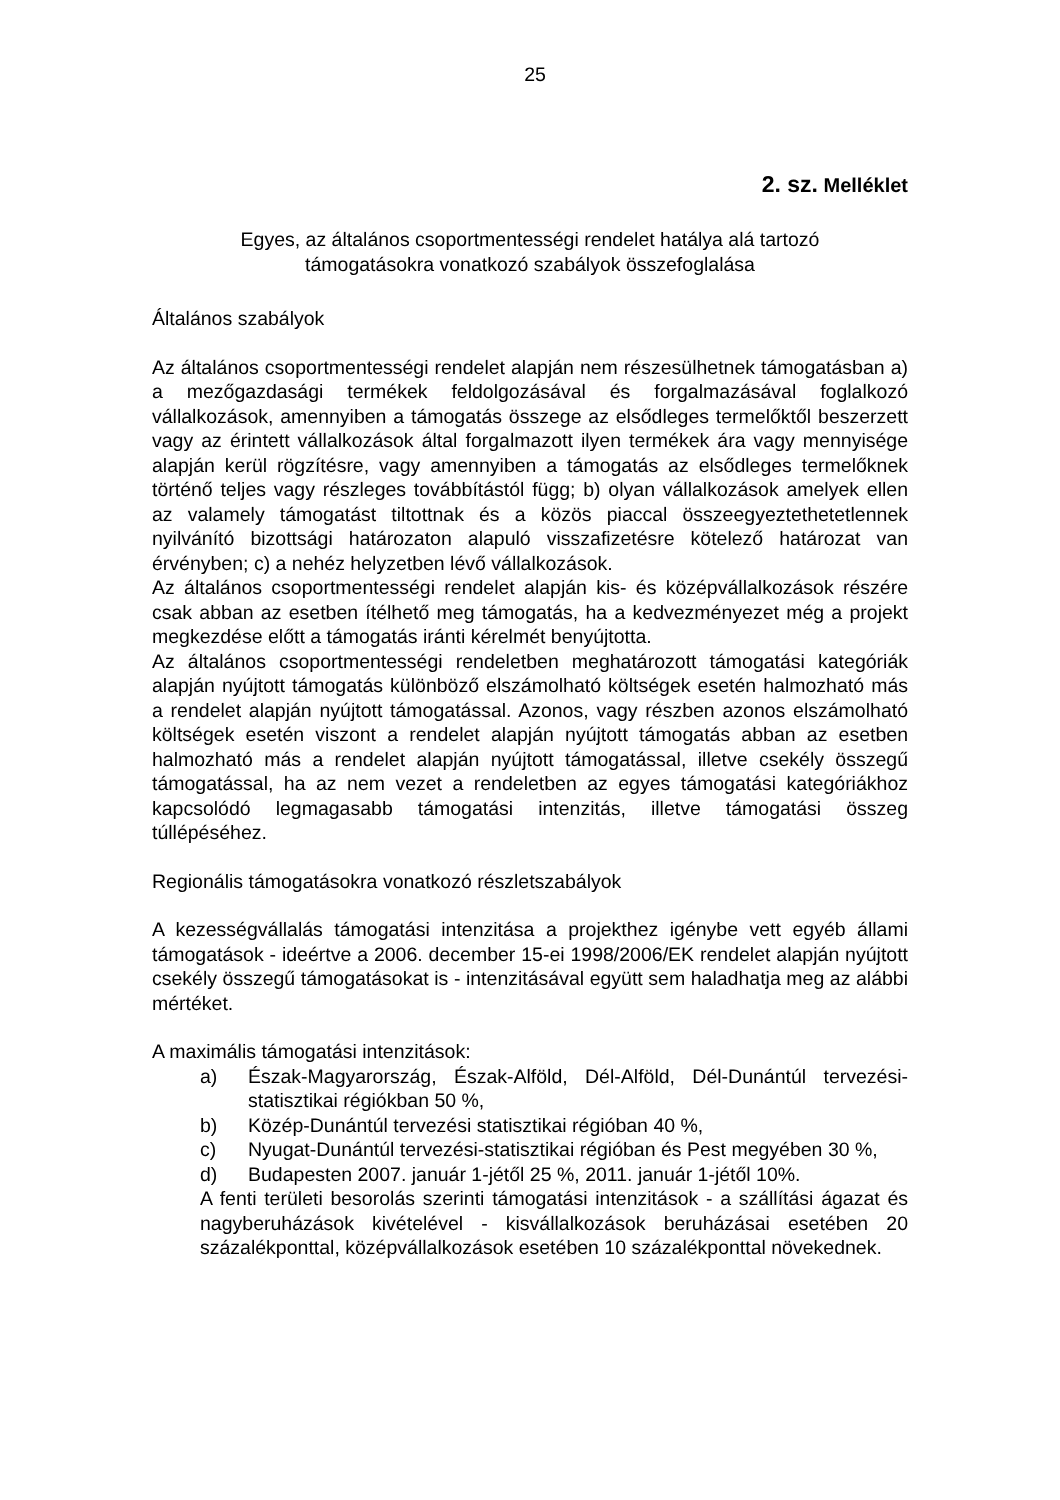25
2. sz. Melléklet
Egyes, az általános csoportmentességi rendelet hatálya alá tartozó
támogatásokra vonatkozó szabályok összefoglalása
Általános szabályok
Az általános csoportmentességi rendelet alapján nem részesülhetnek támogatásban a) a mezőgazdasági termékek feldolgozásával és forgalmazásával foglalkozó vállalkozások, amennyiben a támogatás összege az elsődleges termelőktől beszerzett vagy az érintett vállalkozások által forgalmazott ilyen termékek ára vagy mennyisége alapján kerül rögzítésre, vagy amennyiben a támogatás az elsődleges termelőknek történő teljes vagy részleges továbbítástól függ; b) olyan vállalkozások amelyek ellen az valamely támogatást tiltottnak és a közös piaccal összeegyeztethetetlennek nyilvánító bizottsági határozaton alapuló visszafizetésre kötelező határozat van érvényben; c) a nehéz helyzetben lévő vállalkozások.
Az általános csoportmentességi rendelet alapján kis- és középvállalkozások részére csak abban az esetben ítélhető meg támogatás, ha a kedvezményezet még a projekt megkezdése előtt a támogatás iránti kérelmét benyújtotta.
Az általános csoportmentességi rendeletben meghatározott támogatási kategóriák alapján nyújtott támogatás különböző elszámolható költségek esetén halmozható más a rendelet alapján nyújtott támogatással. Azonos, vagy részben azonos elszámolható költségek esetén viszont a rendelet alapján nyújtott támogatás abban az esetben halmozható más a rendelet alapján nyújtott támogatással, illetve csekély összegű támogatással, ha az nem vezet a rendeletben az egyes támogatási kategóriákhoz kapcsolódó legmagasabb támogatási intenzitás, illetve támogatási összeg túllépéséhez.
Regionális támogatásokra vonatkozó részletszabályok
A kezességvállalás támogatási intenzitása a projekthez igénybe vett egyéb állami támogatások - ideértve a 2006. december 15-ei 1998/2006/EK rendelet alapján nyújtott csekély összegű támogatásokat is - intenzitásával együtt sem haladhatja meg az alábbi mértéket.
A maximális támogatási intenzitások:
a) Észak-Magyarország, Észak-Alföld, Dél-Alföld, Dél-Dunántúl tervezési-statisztikai régiókban 50 %,
b) Közép-Dunántúl tervezési statisztikai régióban 40 %,
c) Nyugat-Dunántúl tervezési-statisztikai régióban és Pest megyében 30 %,
d) Budapesten 2007. január 1-jétől 25 %, 2011. január 1-jétől 10%.
A fenti területi besorolás szerinti támogatási intenzitások - a szállítási ágazat és nagyberuházások kivételével - kisvállalkozások beruházásai esetében 20 százalékponttal, középvállalkozások esetében 10 százalékponttal növekednek.